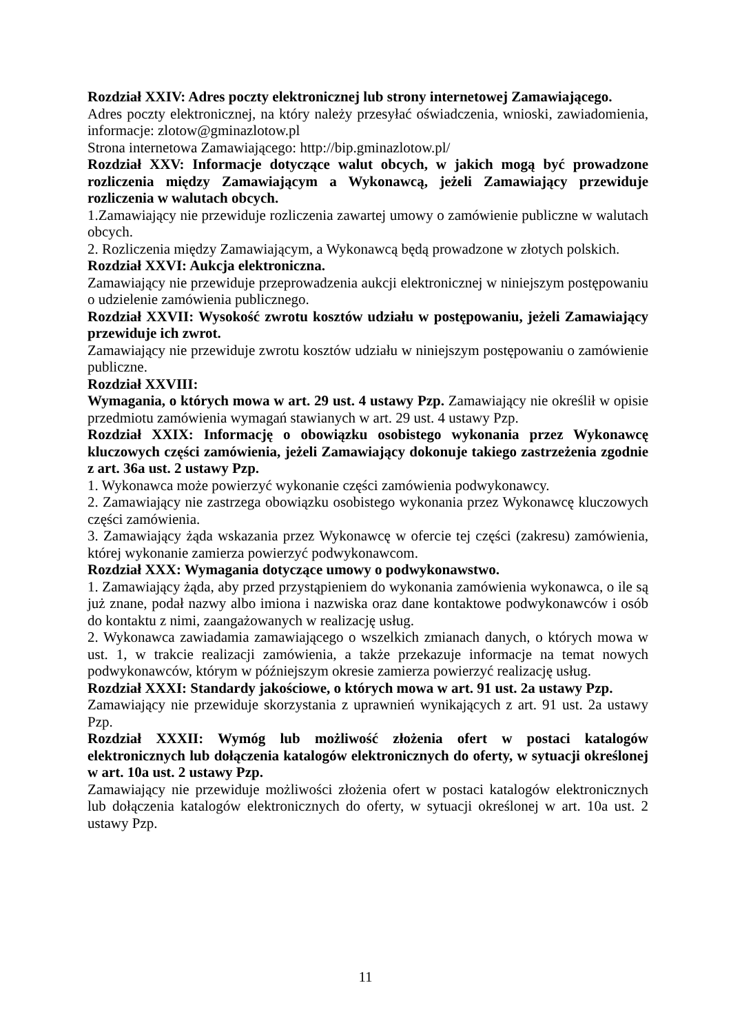Rozdział XXIV: Adres poczty elektronicznej lub strony internetowej Zamawiającego.
Adres poczty elektronicznej, na który należy przesyłać oświadczenia, wnioski, zawiadomienia, informacje: zlotow@gminazlotow.pl
Strona internetowa Zamawiającego: http://bip.gminazlotow.pl/
Rozdział XXV: Informacje dotyczące walut obcych, w jakich mogą być prowadzone rozliczenia między Zamawiającym a Wykonawcą, jeżeli Zamawiający przewiduje rozliczenia w walutach obcych.
1.Zamawiający nie przewiduje rozliczenia zawartej umowy o zamówienie publiczne w walutach obcych.
2. Rozliczenia między Zamawiającym, a Wykonawcą będą prowadzone w złotych polskich.
Rozdział XXVI: Aukcja elektroniczna.
Zamawiający nie przewiduje przeprowadzenia aukcji elektronicznej w niniejszym postępowaniu o udzielenie zamówienia publicznego.
Rozdział XXVII: Wysokość zwrotu kosztów udziału w postępowaniu, jeżeli Zamawiający przewiduje ich zwrot.
Zamawiający nie przewiduje zwrotu kosztów udziału w niniejszym postępowaniu o zamówienie publiczne.
Rozdział XXVIII:
Wymagania, o których mowa w art. 29 ust. 4 ustawy Pzp. Zamawiający nie określił w opisie przedmiotu zamówienia wymagań stawianych w art. 29 ust. 4 ustawy Pzp.
Rozdział XXIX: Informację o obowiązku osobistego wykonania przez Wykonawcę kluczowych części zamówienia, jeżeli Zamawiający dokonuje takiego zastrzeżenia zgodnie z art. 36a ust. 2 ustawy Pzp.
1. Wykonawca może powierzyć wykonanie części zamówienia podwykonawcy.
2. Zamawiający nie zastrzega obowiązku osobistego wykonania przez Wykonawcę kluczowych części zamówienia.
3. Zamawiający żąda wskazania przez Wykonawcę w ofercie tej części (zakresu) zamówienia, której wykonanie zamierza powierzyć podwykonawcom.
Rozdział XXX: Wymagania dotyczące umowy o podwykonawstwo.
1. Zamawiający żąda, aby przed przystąpieniem do wykonania zamówienia wykonawca, o ile są już znane, podał nazwy albo imiona i nazwiska oraz dane kontaktowe podwykonawców i osób do kontaktu z nimi, zaangażowanych w realizację usług.
2. Wykonawca zawiadamia zamawiającego o wszelkich zmianach danych, o których mowa w ust. 1, w trakcie realizacji zamówienia, a także przekazuje informacje na temat nowych podwykonawców, którym w późniejszym okresie zamierza powierzyć realizację usług.
Rozdział XXXI: Standardy jakościowe, o których mowa w art. 91 ust. 2a ustawy Pzp.
Zamawiający nie przewiduje skorzystania z uprawnień wynikających z art. 91 ust. 2a ustawy Pzp.
Rozdział XXXII: Wymóg lub możliwość złożenia ofert w postaci katalogów elektronicznych lub dołączenia katalogów elektronicznych do oferty, w sytuacji określonej w art. 10a ust. 2 ustawy Pzp.
Zamawiający nie przewiduje możliwości złożenia ofert w postaci katalogów elektronicznych lub dołączenia katalogów elektronicznych do oferty, w sytuacji określonej w art. 10a ust. 2 ustawy Pzp.
11